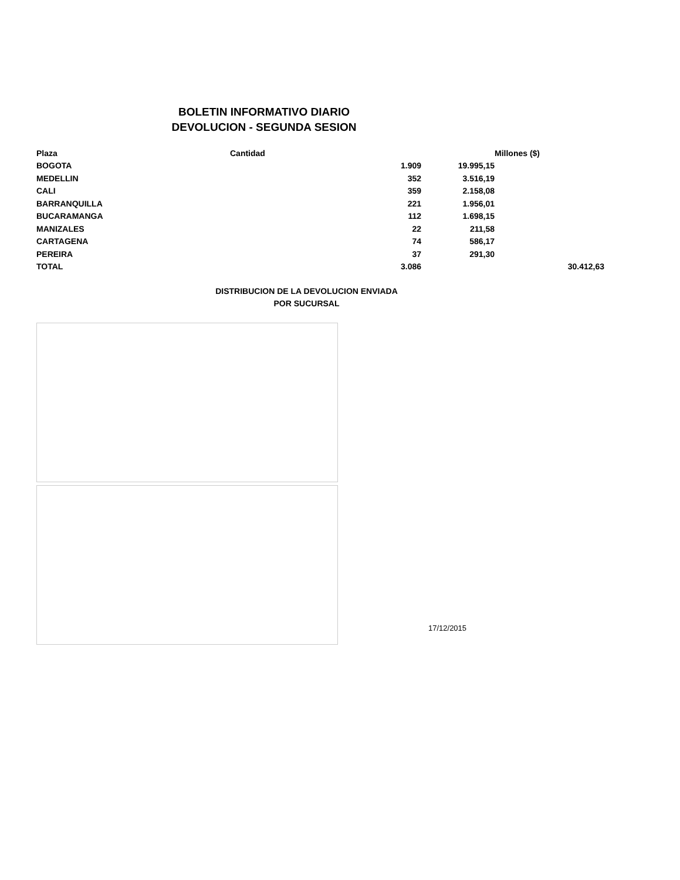BOLETIN INFORMATIVO DIARIO
DEVOLUCION - SEGUNDA SESION
| Plaza | Cantidad | | Millones ($) |
| --- | --- | --- | --- |
| BOGOTA | 1.909 | 19.995,15 | |
| MEDELLIN | 352 | 3.516,19 | |
| CALI | 359 | 2.158,08 | |
| BARRANQUILLA | 221 | 1.956,01 | |
| BUCARAMANGA | 112 | 1.698,15 | |
| MANIZALES | 22 | 211,58 | |
| CARTAGENA | 74 | 586,17 | |
| PEREIRA | 37 | 291,30 | |
| TOTAL | 3.086 | | 30.412,63 |
DISTRIBUCION DE LA DEVOLUCION ENVIADA
POR SUCURSAL
17/12/2015